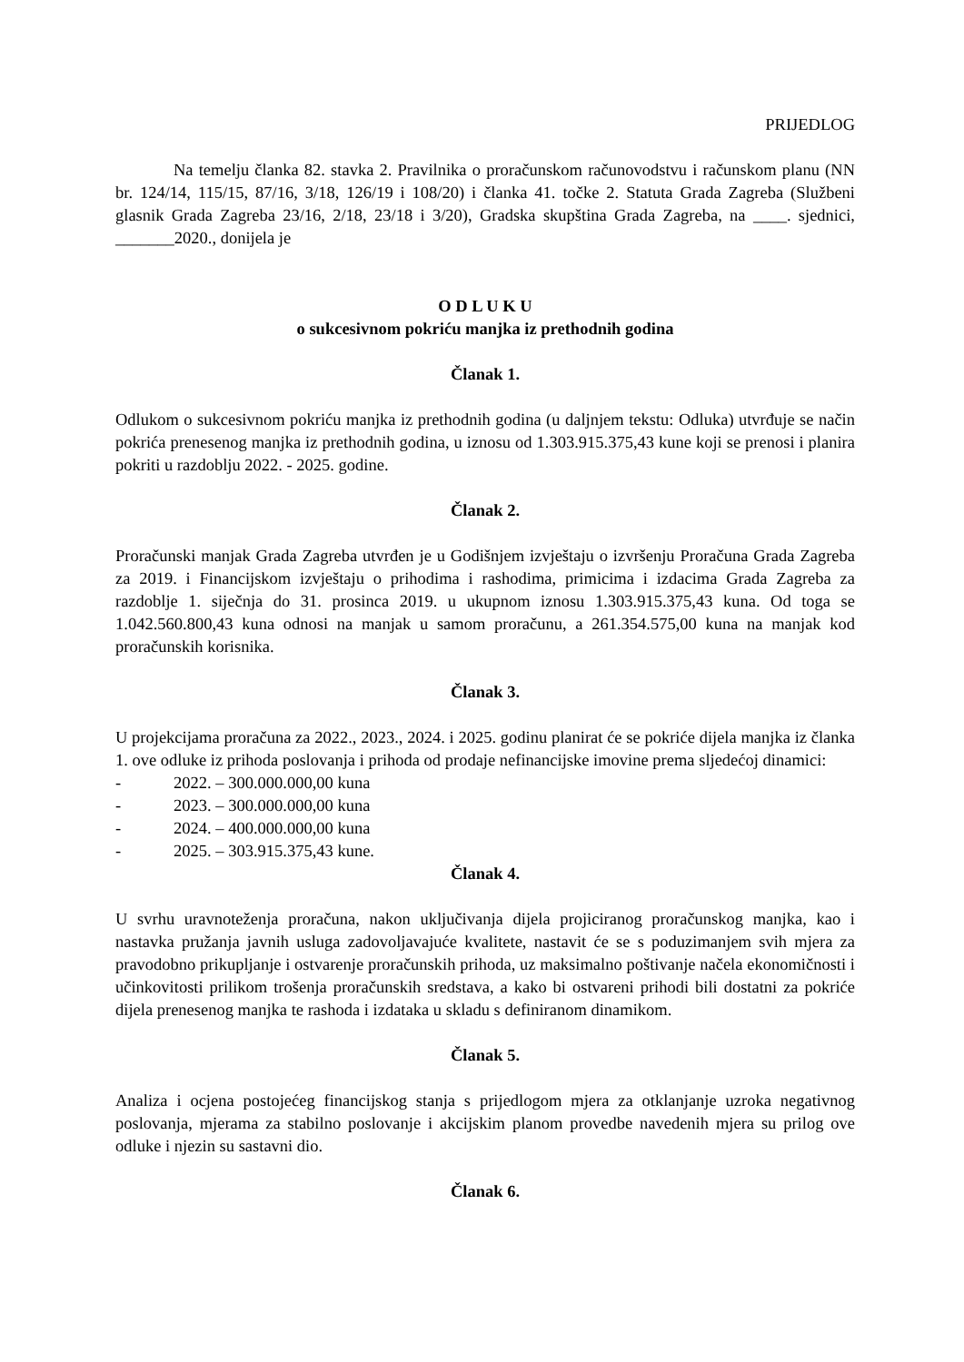PRIJEDLOG
Na temelju članka 82. stavka 2. Pravilnika o proračunskom računovodstvu i računskom planu (NN br. 124/14, 115/15, 87/16, 3/18, 126/19 i 108/20) i članka 41. točke 2. Statuta Grada Zagreba (Službeni glasnik Grada Zagreba 23/16, 2/18, 23/18 i 3/20), Gradska skupština Grada Zagreba, na ____. sjednici, _______2020., donijela je
O D L U K U
o sukcesivnom pokriću manjka iz prethodnih godina
Članak 1.
Odlukom o sukcesivnom pokriću manjka iz prethodnih godina (u daljnjem tekstu: Odluka) utvrđuje se način pokrića prenesenog manjka iz prethodnih godina, u iznosu od 1.303.915.375,43 kune koji se prenosi i planira pokriti u razdoblju 2022. - 2025. godine.
Članak 2.
Proračunski manjak Grada Zagreba utvrđen je u Godišnjem izvještaju o izvršenju Proračuna Grada Zagreba za 2019. i Financijskom izvještaju o prihodima i rashodima, primicima i izdacima Grada Zagreba za razdoblje 1. siječnja do 31. prosinca 2019. u ukupnom iznosu 1.303.915.375,43 kuna. Od toga se 1.042.560.800,43 kuna odnosi na manjak u samom proračunu, a 261.354.575,00 kuna na manjak kod proračunskih korisnika.
Članak 3.
U projekcijama proračuna za 2022., 2023., 2024. i 2025. godinu planirat će se pokriće dijela manjka iz članka 1. ove odluke iz prihoda poslovanja i prihoda od prodaje nefinancijske imovine prema sljedećoj dinamici:
- 2022. – 300.000.000,00 kuna
- 2023. – 300.000.000,00 kuna
- 2024. – 400.000.000,00 kuna
- 2025. – 303.915.375,43 kune.
Članak 4.
U svrhu uravnoteženja proračuna, nakon uključivanja dijela projiciranog proračunskog manjka, kao i nastavka pružanja javnih usluga zadovoljavajuće kvalitete, nastavit će se s poduzimanjem svih mjera za pravodobno prikupljanje i ostvarenje proračunskih prihoda, uz maksimalno poštivanje načela ekonomičnosti i učinkovitosti prilikom trošenja proračunskih sredstava, a kako bi ostvareni prihodi bili dostatni za pokriće dijela prenesenog manjka te rashoda i izdataka u skladu s definiranom dinamikom.
Članak 5.
Analiza i ocjena postojećeg financijskog stanja s prijedlogom mjera za otklanjanje uzroka negativnog poslovanja, mjerama za stabilno poslovanje i akcijskim planom provedbe navedenih mjera su prilog ove odluke i njezin su sastavni dio.
Članak 6.